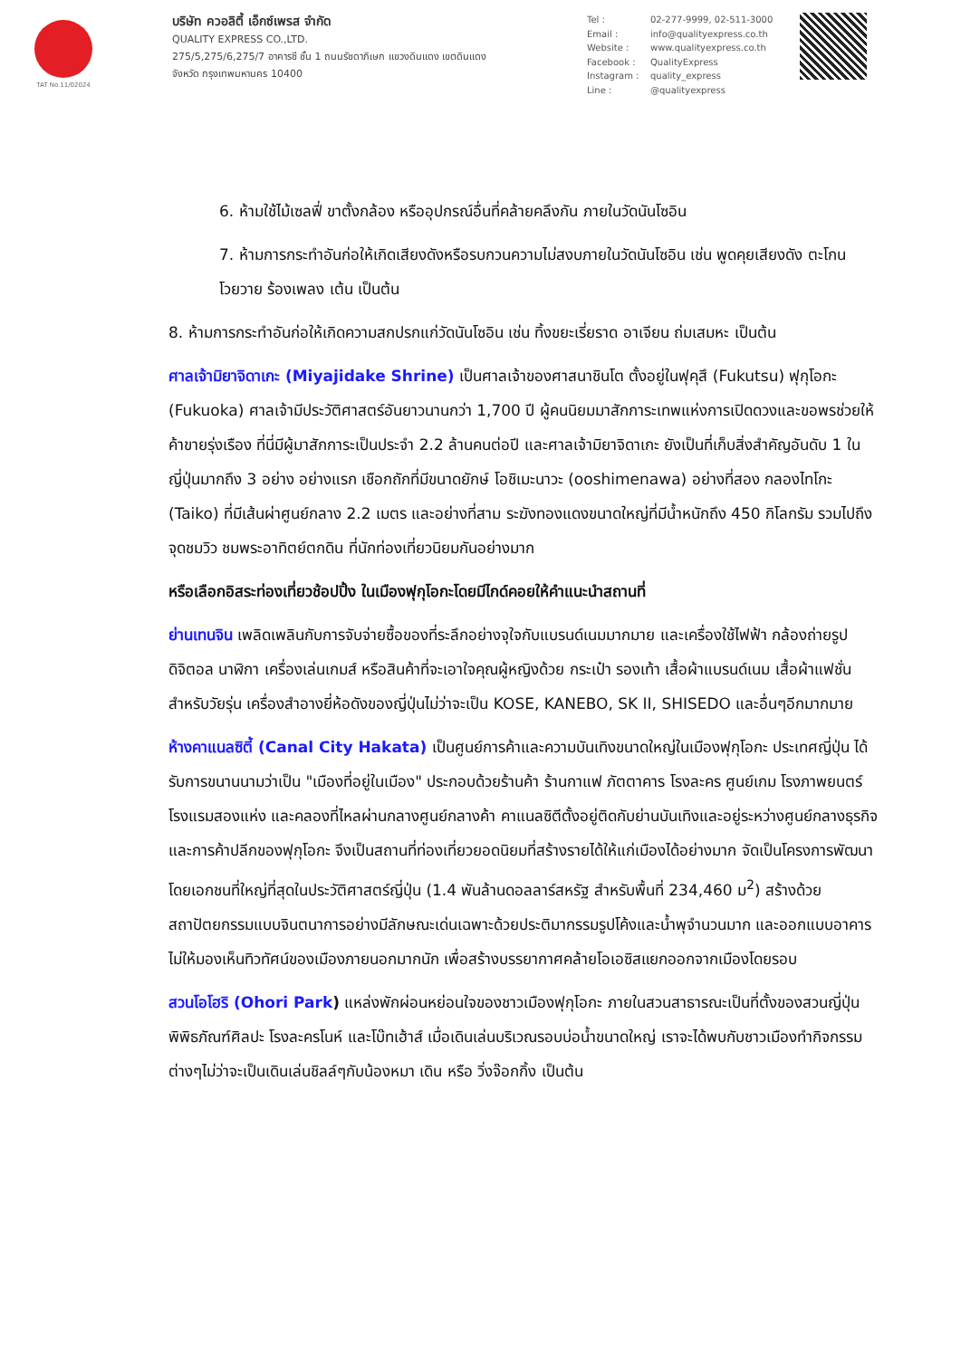TAT No.11/02024
บริษัท ควอลิตี้ เอ็กซ์เพรส จำกัด
QUALITY EXPRESS CO.,LTD.
275/5,275/6,275/7 อาคารซี ชั้น 1 ถนนรัชดาภิเษก แขวงดินแดง เขตดินแดง
จังหวัด กรุงเทพมหานคร 10400
Tel : 02-277-9999, 02-511-3000
Email : info@qualityexpress.co.th
Website : www.qualityexpress.co.th
Facebook : QualityExpress
Instagram : quality_express
Line : @qualityexpress
6. ห้ามใช้ไม้เซลฟี่ ขาตั้งกล้อง หรืออุปกรณ์อื่นที่คล้ายคลึงกัน ภายในวัดนันโซอิน
7. ห้ามการกระทำอันก่อให้เกิดเสียงดังหรือรบกวนความไม่สงบภายในวัดนันโซอิน เช่น พูดคุยเสียงดัง ตะโกนโวยวาย ร้องเพลง เต้น เป็นต้น
8. ห้ามการกระทำอันก่อให้เกิดความสกปรกแก่วัดนันโซอิน เช่น ทิ้งขยะเรี่ยราด อาเจียน ถ่มเสมหะ เป็นต้น
ศาลเจ้ามิยาจิดาเกะ (Miyajidake Shrine) เป็นศาลเจ้าของศาสนาชินโต ตั้งอยู่ในฟุคุสึ (Fukutsu) ฟุกุโอกะ (Fukuoka) ศาลเจ้ามีประวัติศาสตร์อันยาวนานกว่า 1,700 ปี ผู้คนนิยมมาสักการะเทพแห่งการเปิดดวงและขอพรช่วยให้ค้าขายรุ่งเรือง ที่นี่มีผู้มาสักการะเป็นประจำ 2.2 ล้านคนต่อปี และศาลเจ้ามิยาจิดาเกะ ยังเป็นที่เก็บสิ่งสำคัญอันดับ 1 ในญี่ปุ่นมากถึง 3 อย่าง อย่างแรก เชือกถักที่มีขนาดยักษ์ โอชิเมะนาวะ (ooshimenawa) อย่างที่สอง กลองไทโกะ (Taiko) ที่มีเส้นผ่าศูนย์กลาง 2.2 เมตร และอย่างที่สาม ระฆังทองแดงขนาดใหญ่ที่มีน้ำหนักถึง 450 กิโลกรัม รวมไปถึงจุดชมวิว ชมพระอาทิตย์ตกดิน ที่นักท่องเที่ยวนิยมกันอย่างมาก
หรือเลือกอิสระท่องเที่ยวช้อปปิ้ง ในเมืองฟุกุโอกะโดยมีไกด์คอยให้คำแนะนำสถานที่
ย่านเทนจิน เพลิดเพลินกับการจับจ่ายซื้อของที่ระลึกอย่างจุใจกับแบรนด์เนมมากมาย และเครื่องใช้ไฟฟ้า กล้องถ่ายรูปดิจิตอล นาฬิกา เครื่องเล่นเกมส์ หรือสินค้าที่จะเอาใจคุณผู้หญิงด้วย กระเป๋า รองเท้า เสื้อผ้าแบรนด์เนม เสื้อผ้าแฟชั่นสำหรับวัยรุ่น เครื่องสำอางยี่ห้อดังของญี่ปุ่นไม่ว่าจะเป็น KOSE, KANEBO, SK II, SHISEDO และอื่นๆอีกมากมาย
ห้างคาแนลซิตี้ (Canal City Hakata) เป็นศูนย์การค้าและความบันเทิงขนาดใหญ่ในเมืองฟุกุโอกะ ประเทศญี่ปุ่น ได้รับการขนานนามว่าเป็น "เมืองที่อยู่ในเมือง" ประกอบด้วยร้านค้า ร้านกาแฟ ภัตตาคาร โรงละคร ศูนย์เกม โรงภาพยนตร์ โรงแรมสองแห่ง และคลองที่ไหลผ่านกลางศูนย์กลางค้า คาแนลซิตีตั้งอยู่ติดกับย่านบันเทิงและอยู่ระหว่างศูนย์กลางธุรกิจและการค้าปลีกของฟุกุโอกะ จึงเป็นสถานที่ท่องเที่ยวยอดนิยมที่สร้างรายได้ให้แก่เมืองได้อย่างมาก จัดเป็นโครงการพัฒนาโดยเอกชนที่ใหญ่ที่สุดในประวัติศาสตร์ญี่ปุ่น (1.4 พันล้านดอลลาร์สหรัฐ สำหรับพื้นที่ 234,460 ม<sup>2</sup>) สร้างด้วยสถาปัตยกรรมแบบจินตนาการอย่างมีลักษณะเด่นเฉพาะด้วยประติมากรรมรูปโค้งและน้ำพุจำนวนมาก และออกแบบอาคารไม่ให้มองเห็นทิวทัศน์ของเมืองภายนอกมากนัก เพื่อสร้างบรรยากาศคล้ายโอเอซิสแยกออกจากเมืองโดยรอบ
สวนโอโฮริ (Ohori Park) แหล่งพักผ่อนหย่อนใจของชาวเมืองฟุกุโอกะ ภายในสวนสาธารณะเป็นที่ตั้งของสวนญี่ปุ่น พิพิธภัณฑ์ศิลปะ โรงละครโนห์ และโบ๊ทเฮ้าส์ เมื่อเดินเล่นบริเวณรอบบ่อน้ำขนาดใหญ่ เราจะได้พบกับชาวเมืองทำกิจกรรมต่างๆไม่ว่าจะเป็นเดินเล่นชิลล์ๆกับน้องหมา เดิน หรือ วิ่งจ๊อกกิ้ง เป็นต้น